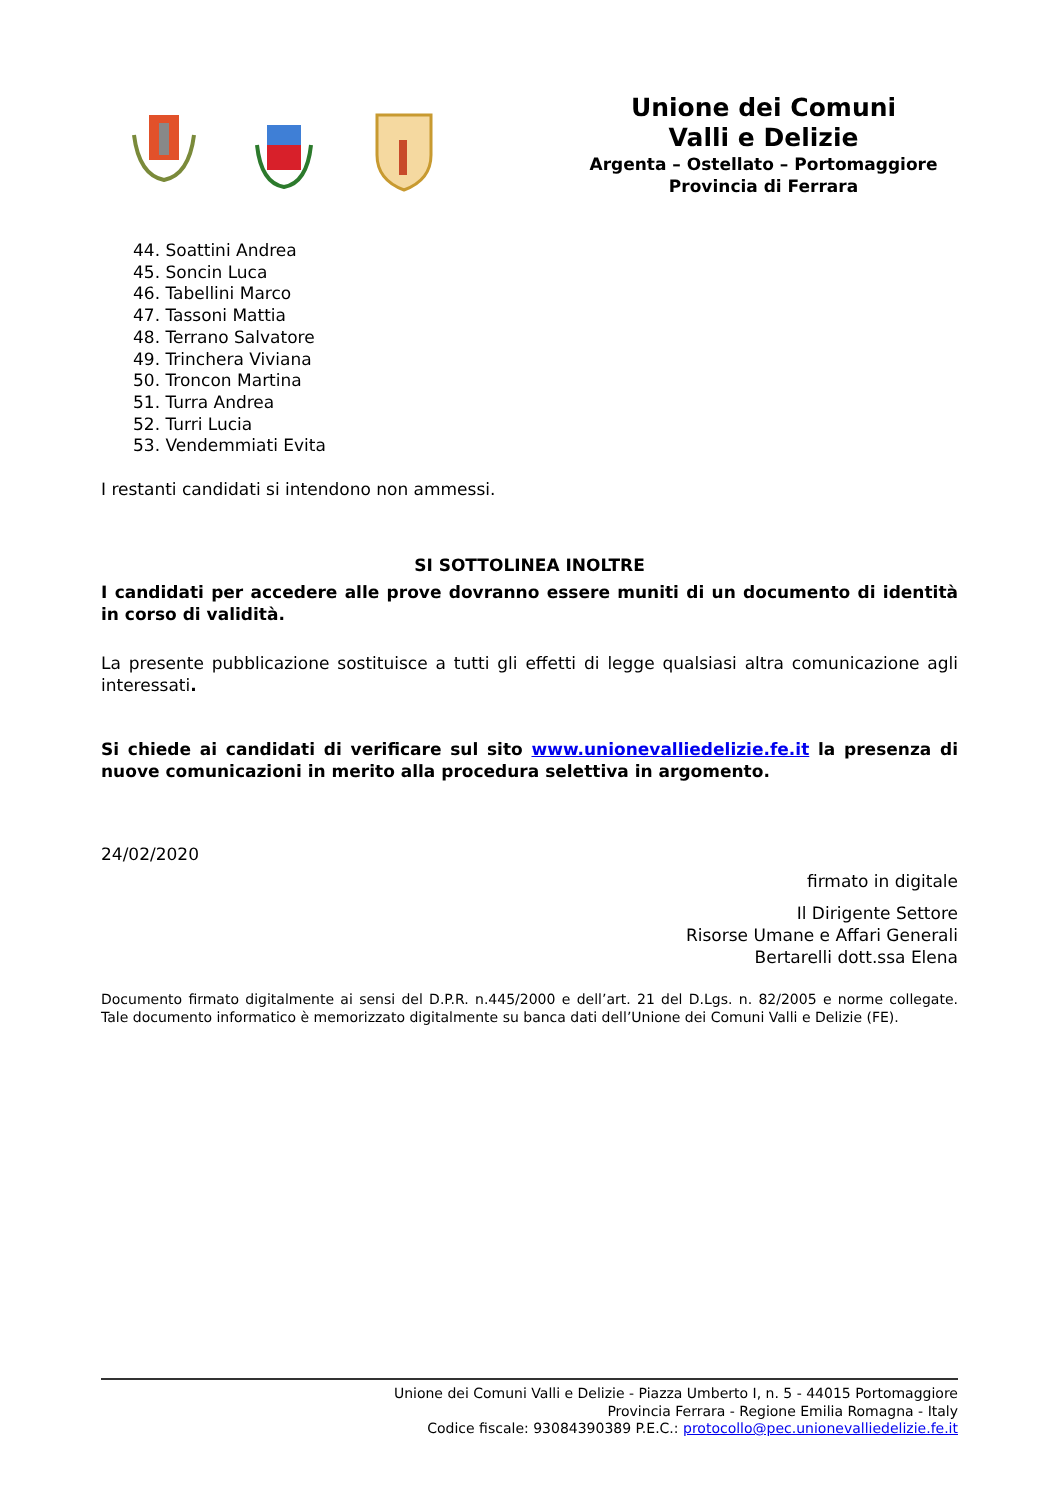Unione dei Comuni
Valli e Delizie
Argenta – Ostellato – Portomaggiore
Provincia di Ferrara
44. Soattini Andrea
45. Soncin Luca
46. Tabellini Marco
47. Tassoni Mattia
48. Terrano Salvatore
49. Trinchera Viviana
50. Troncon Martina
51. Turra Andrea
52. Turri Lucia
53. Vendemmiati Evita
I restanti candidati si intendono non ammessi.
SI SOTTOLINEA INOLTRE
I candidati per accedere alle prove dovranno essere muniti di un documento di identità in corso di validità.
La presente pubblicazione sostituisce a tutti gli effetti di legge qualsiasi altra comunicazione agli interessati.
Si chiede ai candidati di verificare sul sito www.unionevalliedelizie.fe.it la presenza di nuove comunicazioni in merito alla procedura selettiva in argomento.
24/02/2020
firmato in digitale
Il Dirigente Settore
Risorse Umane e Affari Generali
Bertarelli dott.ssa Elena
Documento firmato digitalmente ai sensi del D.P.R. n.445/2000 e dell’art. 21 del D.Lgs. n. 82/2005 e norme collegate. Tale documento informatico è memorizzato digitalmente su banca dati dell’Unione dei Comuni Valli e Delizie (FE).
Unione dei Comuni Valli e Delizie - Piazza Umberto I, n. 5 - 44015 Portomaggiore
Provincia Ferrara - Regione Emilia Romagna - Italy
Codice fiscale: 93084390389 P.E.C.: protocollo@pec.unionevalliedelizie.fe.it